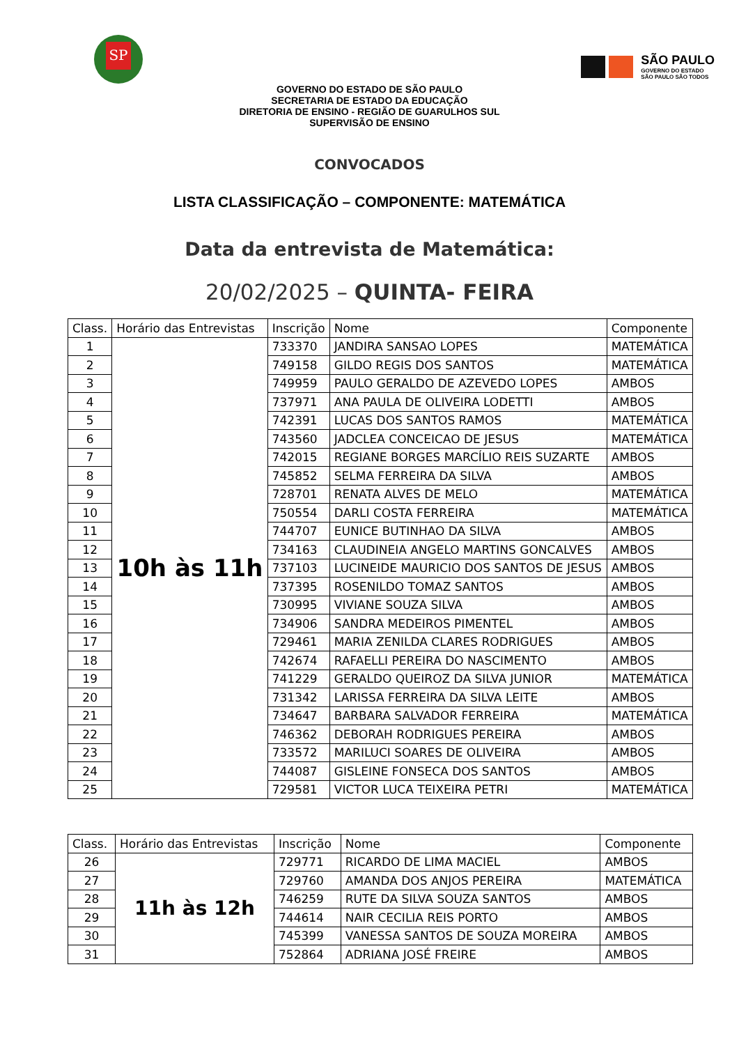SP
SÃO PAULO
GOVERNO DO ESTADO
SÃO PAULO SÃO TODOS
GOVERNO DO ESTADO DE SÃO PAULO
SECRETARIA DE ESTADO DA EDUCAÇÃO
DIRETORIA DE ENSINO - REGIÃO DE GUARULHOS SUL
SUPERVISÃO DE ENSINO
CONVOCADOS
LISTA CLASSIFICAÇÃO – COMPONENTE: MATEMÁTICA
Data da entrevista de Matemática:
20/02/2025 – QUINTA- FEIRA
| Class. | Horário das Entrevistas | Inscrição | Nome | Componente |
| --- | --- | --- | --- | --- |
| 1 | 10h às 11h | 733370 | JANDIRA SANSAO LOPES | MATEMÁTICA |
| 2 | | 749158 | GILDO REGIS DOS SANTOS | MATEMÁTICA |
| 3 | | 749959 | PAULO GERALDO DE AZEVEDO LOPES | AMBOS |
| 4 | | 737971 | ANA PAULA DE OLIVEIRA LODETTI | AMBOS |
| 5 | | 742391 | LUCAS DOS SANTOS RAMOS | MATEMÁTICA |
| 6 | | 743560 | JADCLEA CONCEICAO DE JESUS | MATEMÁTICA |
| 7 | | 742015 | REGIANE BORGES MARCÍLIO REIS SUZARTE | AMBOS |
| 8 | | 745852 | SELMA FERREIRA DA SILVA | AMBOS |
| 9 | | 728701 | RENATA ALVES DE MELO | MATEMÁTICA |
| 10 | | 750554 | DARLI COSTA FERREIRA | MATEMÁTICA |
| 11 | | 744707 | EUNICE BUTINHAO DA SILVA | AMBOS |
| 12 | | 734163 | CLAUDINEIA ANGELO MARTINS GONCALVES | AMBOS |
| 13 | | 737103 | LUCINEIDE MAURICIO DOS SANTOS DE JESUS | AMBOS |
| 14 | | 737395 | ROSENILDO TOMAZ SANTOS | AMBOS |
| 15 | | 730995 | VIVIANE SOUZA SILVA | AMBOS |
| 16 | | 734906 | SANDRA MEDEIROS PIMENTEL | AMBOS |
| 17 | | 729461 | MARIA ZENILDA CLARES RODRIGUES | AMBOS |
| 18 | | 742674 | RAFAELLI PEREIRA DO NASCIMENTO | AMBOS |
| 19 | | 741229 | GERALDO QUEIROZ DA SILVA JUNIOR | MATEMÁTICA |
| 20 | | 731342 | LARISSA FERREIRA DA SILVA LEITE | AMBOS |
| 21 | | 734647 | BARBARA SALVADOR FERREIRA | MATEMÁTICA |
| 22 | | 746362 | DEBORAH RODRIGUES PEREIRA | AMBOS |
| 23 | | 733572 | MARILUCI SOARES DE OLIVEIRA | AMBOS |
| 24 | | 744087 | GISLEINE FONSECA DOS SANTOS | AMBOS |
| 25 | | 729581 | VICTOR LUCA TEIXEIRA PETRI | MATEMÁTICA |
| Class. | Horário das Entrevistas | Inscrição | Nome | Componente |
| --- | --- | --- | --- | --- |
| 26 | 11h às 12h | 729771 | RICARDO DE LIMA MACIEL | AMBOS |
| 27 | | 729760 | AMANDA DOS ANJOS PEREIRA | MATEMÁTICA |
| 28 | | 746259 | RUTE DA SILVA SOUZA SANTOS | AMBOS |
| 29 | | 744614 | NAIR CECILIA REIS PORTO | AMBOS |
| 30 | | 745399 | VANESSA SANTOS DE SOUZA MOREIRA | AMBOS |
| 31 | | 752864 | ADRIANA JOSÉ FREIRE | AMBOS |